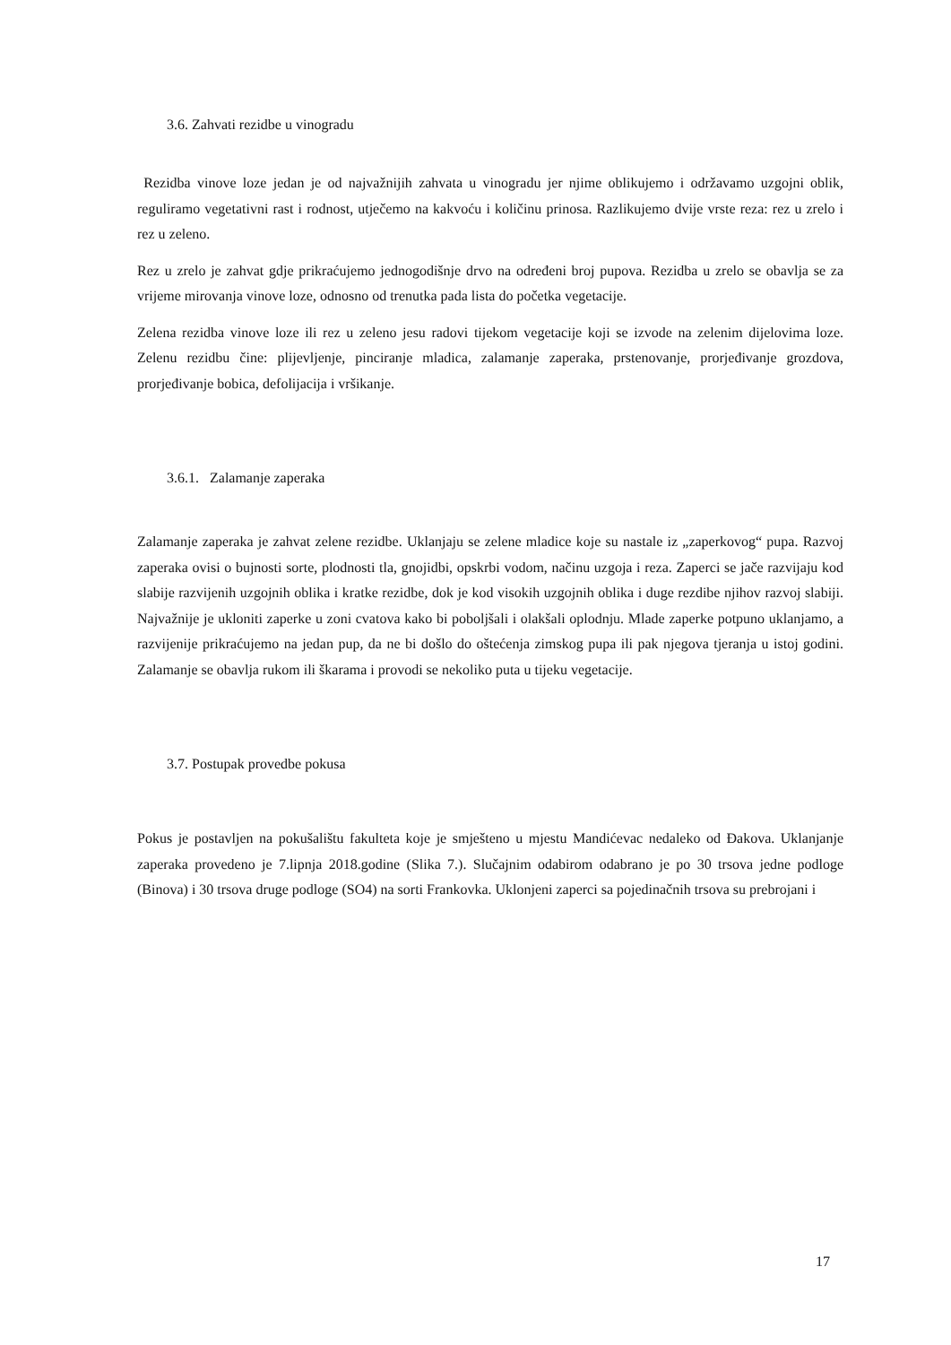3.6. Zahvati rezidbe u vinogradu
Rezidba vinove loze jedan je od najvažnijih zahvata u vinogradu jer njime oblikujemo i održavamo uzgojni oblik, reguliramo vegetativni rast i rodnost, utječemo na kakvoću i količinu prinosa. Razlikujemo dvije vrste reza: rez u zrelo i rez u zeleno.
Rez u zrelo je zahvat gdje prikraćujemo jednogodišnje drvo na određeni broj pupova. Rezidba u zrelo se obavlja se za vrijeme mirovanja vinove loze, odnosno od trenutka pada lista do početka vegetacije.
Zelena rezidba vinove loze ili rez u zeleno jesu radovi tijekom vegetacije koji se izvode na zelenim dijelovima loze. Zelenu rezidbu čine: plijevljenje, pinciranje mladica, zalamanje zaperaka, prstenovanje, prorjeđivanje grozdova, prorjeđivanje bobica, defolijacija i vršikanje.
3.6.1. Zalamanje zaperaka
Zalamanje zaperaka je zahvat zelene rezidbe. Uklanjaju se zelene mladice koje su nastale iz „zaperkovog“ pupa. Razvoj zaperaka ovisi o bujnosti sorte, plodnosti tla, gnojidbi, opskrbi vodom, načinu uzgoja i reza. Zaperci se jače razvijaju kod slabije razvijenih uzgojnih oblika i kratke rezidbe, dok je kod visokih uzgojnih oblika i duge rezdibe njihov razvoj slabiji. Najvažnije je ukloniti zaperke u zoni cvatova kako bi poboljšali i olakšali oplodnju. Mlade zaperke potpuno uklanjamo, a razvijenije prikraćujemo na jedan pup, da ne bi došlo do oštećenja zimskog pupa ili pak njegova tjeranja u istoj godini. Zalamanje se obavlja rukom ili škarama i provodi se nekoliko puta u tijeku vegetacije.
3.7. Postupak provedbe pokusa
Pokus je postavljen na pokušalištu fakulteta koje je smješteno u mjestu Mandićevac nedaleko od Đakova. Uklanjanje zaperaka provedeno je 7.lipnja 2018.godine (Slika 7.). Slučajnim odabirom odabrano je po 30 trsova jedne podloge (Binova) i 30 trsova druge podloge (SO4) na sorti Frankovka. Uklonjeni zaperci sa pojedinačnih trsova su prebrojani i
17